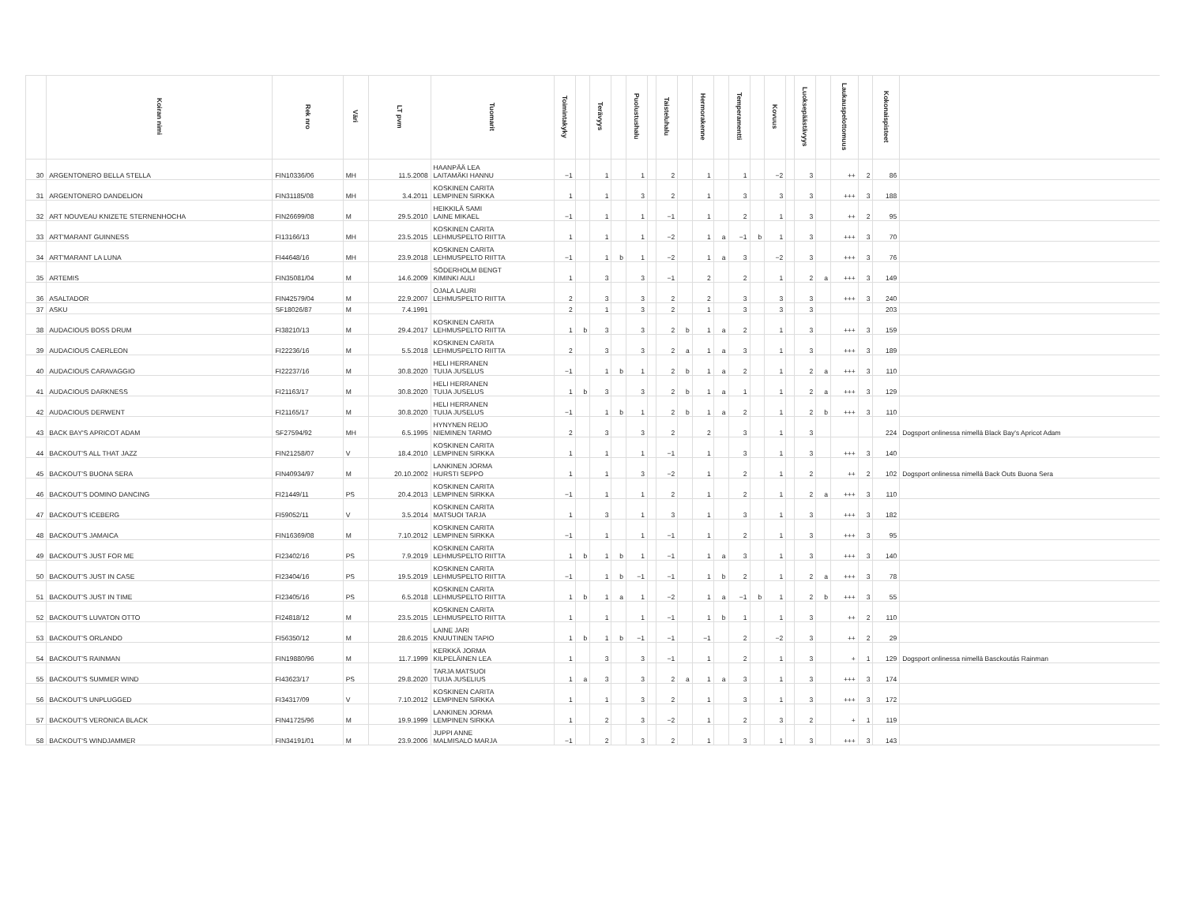| | Koiran nimi | Rek nro | Väri | LT pvm | Tuomarit | Toimintakyky | | Terävyys | | Puolustushalu | | Taisteluhalu | | Hermorakenne | | Temperamentti | | Kovuus | | Luoksepäästävyys | | Laukauspelottomuus | | Kokonaispisteet | |
| --- | --- | --- | --- | --- | --- | --- | --- | --- | --- | --- | --- | --- | --- | --- | --- | --- | --- | --- | --- | --- | --- | --- | --- | --- | --- |
| 30 | ARGENTONERO BELLA STELLA | FIN10336/06 | MH | 11.5.2008 | HAANPÄÄ LEA LAITAMÄKI HANNU | −1 | | 1 | | 1 | | 2 | | 1 | | 1 | | −2 | | 3 | | ++ | 2 | 86 | |
| 31 | ARGENTONERO DANDELION | FIN31185/08 | MH | 3.4.2011 | KOSKINEN CARITA LEMPINEN SIRKKA | 1 | | 1 | | 3 | | 2 | | 1 | | 3 | | 3 | | 3 | | +++ | 3 | 188 | |
| 32 | ART NOUVEAU KNIZETE STERNENHOCHA | FIN26699/08 | M | 29.5.2010 | HEIKKILÄ SAMI LAINE MIKAEL | −1 | | 1 | | 1 | | −1 | | 1 | | 2 | | 1 | | 3 | | ++ | 2 | 95 | |
| 33 | ART'MARANT GUINNESS | FI13166/13 | MH | 23.5.2015 | KOSKINEN CARITA LEHMUSPELTO RIITTA | 1 | | 1 | | 1 | | −2 | | 1 | a | −1 | b | 1 | | 3 | | +++ | 3 | 70 | |
| 34 | ART'MARANT LA LUNA | FI44648/16 | MH | 23.9.2018 | KOSKINEN CARITA LEHMUSPELTO RIITTA | −1 | | 1 | b | 1 | | −2 | | 1 | a | 3 | | −2 | | 3 | | +++ | 3 | 76 | |
| 35 | ARTEMIS | FIN35081/04 | M | 14.6.2009 | SÖDERHOLM BENGT KIMINKI AULI | 1 | | 3 | | 3 | | −1 | | 2 | | 2 | | 1 | | 2 | a | +++ | 3 | 149 | |
| 36 | ASALTADOR | FIN42579/04 | M | 22.9.2007 | OJALA LAURI LEHMUSPELTO RIITTA | 2 | | 3 | | 3 | | 2 | | 2 | | 3 | | 3 | | 3 | | +++ | 3 | 240 | |
| 37 | ASKU | SF18026/87 | M | 7.4.1991 | | 2 | | 1 | | 3 | | 2 | | 1 | | 3 | | 3 | | 3 | | | | 203 | |
| 38 | AUDACIOUS BOSS DRUM | FI38210/13 | M | 29.4.2017 | KOSKINEN CARITA LEHMUSPELTO RIITTA | 1 | b | 3 | | 3 | | 2 | b | 1 | a | 2 | | 1 | | 3 | | +++ | 3 | 159 | |
| 39 | AUDACIOUS CAERLEON | FI22236/16 | M | 5.5.2018 | KOSKINEN CARITA LEHMUSPELTO RIITTA | 2 | | 3 | | 3 | | 2 | a | 1 | a | 3 | | 1 | | 3 | | +++ | 3 | 189 | |
| 40 | AUDACIOUS CARAVAGGIO | FI22237/16 | M | 30.8.2020 | HELI HERRANEN TUIJA JUSELUS | −1 | | 1 | b | 1 | | 2 | b | 1 | a | 2 | | 1 | | 2 | a | +++ | 3 | 110 | |
| 41 | AUDACIOUS DARKNESS | FI21163/17 | M | 30.8.2020 | HELI HERRANEN TUIJA JUSELUS | 1 | b | 3 | | 3 | | 2 | b | 1 | a | 1 | | 1 | | 2 | a | +++ | 3 | 129 | |
| 42 | AUDACIOUS DERWENT | FI21165/17 | M | 30.8.2020 | HELI HERRANEN TUIJA JUSELUS | −1 | | 1 | b | 1 | | 2 | b | 1 | a | 2 | | 1 | | 2 | b | +++ | 3 | 110 | |
| 43 | BACK BAY'S APRICOT ADAM | SF27594/92 | MH | 6.5.1995 | HYNYNEN REIJO NIEMINEN TARMO | 2 | | 3 | | 3 | | 2 | | 2 | | 3 | | 1 | | 3 | | | | 224 | Dogsport onlinessa nimellä Black Bay's Apricot Adam |
| 44 | BACKOUT'S ALL THAT JAZZ | FIN21258/07 | V | 18.4.2010 | KOSKINEN CARITA LEMPINEN SIRKKA | 1 | | 1 | | 1 | | −1 | | 1 | | 3 | | 1 | | 3 | | +++ | 3 | 140 | |
| 45 | BACKOUT'S BUONA SERA | FIN40934/97 | M | 20.10.2002 | LANKINEN JORMA HURSTI SEPPO | 1 | | 1 | | 3 | | −2 | | 1 | | 2 | | 1 | | 2 | | ++ | 2 | 102 | Dogsport onlinessa nimellä Back Outs Buona Sera |
| 46 | BACKOUT'S DOMINO DANCING | FI21449/11 | PS | 20.4.2013 | KOSKINEN CARITA LEMPINEN SIRKKA | −1 | | 1 | | 1 | | 2 | | 1 | | 2 | | 1 | | 2 | a | +++ | 3 | 110 | |
| 47 | BACKOUT'S ICEBERG | FI59052/11 | V | 3.5.2014 | KOSKINEN CARITA MATSUOI TARJA | 1 | | 3 | | 1 | | 3 | | 1 | | 3 | | 1 | | 3 | | +++ | 3 | 182 | |
| 48 | BACKOUT'S JAMAICA | FIN16369/08 | M | 7.10.2012 | KOSKINEN CARITA LEMPINEN SIRKKA | −1 | | 1 | | 1 | | −1 | | 1 | | 2 | | 1 | | 3 | | +++ | 3 | 95 | |
| 49 | BACKOUT'S JUST FOR ME | FI23402/16 | PS | 7.9.2019 | KOSKINEN CARITA LEHMUSPELTO RIITTA | 1 | b | 1 | b | 1 | | −1 | | 1 | a | 3 | | 1 | | 3 | | +++ | 3 | 140 | |
| 50 | BACKOUT'S JUST IN CASE | FI23404/16 | PS | 19.5.2019 | KOSKINEN CARITA LEHMUSPELTO RIITTA | −1 | | 1 | b | −1 | | −1 | | 1 | b | 2 | | 1 | | 2 | a | +++ | 3 | 78 | |
| 51 | BACKOUT'S JUST IN TIME | FI23405/16 | PS | 6.5.2018 | KOSKINEN CARITA LEHMUSPELTO RIITTA | 1 | b | 1 | a | 1 | | −2 | | 1 | a | −1 | b | 1 | | 2 | b | +++ | 3 | 55 | |
| 52 | BACKOUT'S LUVATON OTTO | FI24818/12 | M | 23.5.2015 | KOSKINEN CARITA LEHMUSPELTO RIITTA | 1 | | 1 | | 1 | | −1 | | 1 | b | 1 | | 1 | | 3 | | ++ | 2 | 110 | |
| 53 | BACKOUT'S ORLANDO | FI56350/12 | M | 28.6.2015 | LAINE JARI KNUUTINEN TAPIO | 1 | b | 1 | b | −1 | | −1 | | −1 | | 2 | | −2 | | 3 | | ++ | 2 | 29 | |
| 54 | BACKOUT'S RAINMAN | FIN19880/96 | M | 11.7.1999 | KERKKÄ JORMA KILPELÄINEN LEA | 1 | | 3 | | 3 | | −1 | | 1 | | 2 | | 1 | | 3 | | + | 1 | 129 | Dogsport onlinessa nimellä Basckoutás Rainman |
| 55 | BACKOUT'S SUMMER WIND | FI43623/17 | PS | 29.8.2020 | TARJA MATSUOI TUIJA JUSELIUS | 1 | a | 3 | | 3 | | 2 | a | 1 | a | 3 | | 1 | | 3 | | +++ | 3 | 174 | |
| 56 | BACKOUT'S UNPLUGGED | FI34317/09 | V | 7.10.2012 | KOSKINEN CARITA LEMPINEN SIRKKA | 1 | | 1 | | 3 | | 2 | | 1 | | 3 | | 1 | | 3 | | +++ | 3 | 172 | |
| 57 | BACKOUT'S VERONICA BLACK | FIN41725/96 | M | 19.9.1999 | LANKINEN JORMA LEMPINEN SIRKKA | 1 | | 2 | | 3 | | −2 | | 1 | | 2 | | 3 | | 2 | | + | 1 | 119 | |
| 58 | BACKOUT'S WINDJAMMER | FIN34191/01 | M | 23.9.2006 | JUPPI ANNE MALMISALO MARJA | −1 | | 2 | | 3 | | 2 | | 1 | | 3 | | 1 | | 3 | | +++ | 3 | 143 | |